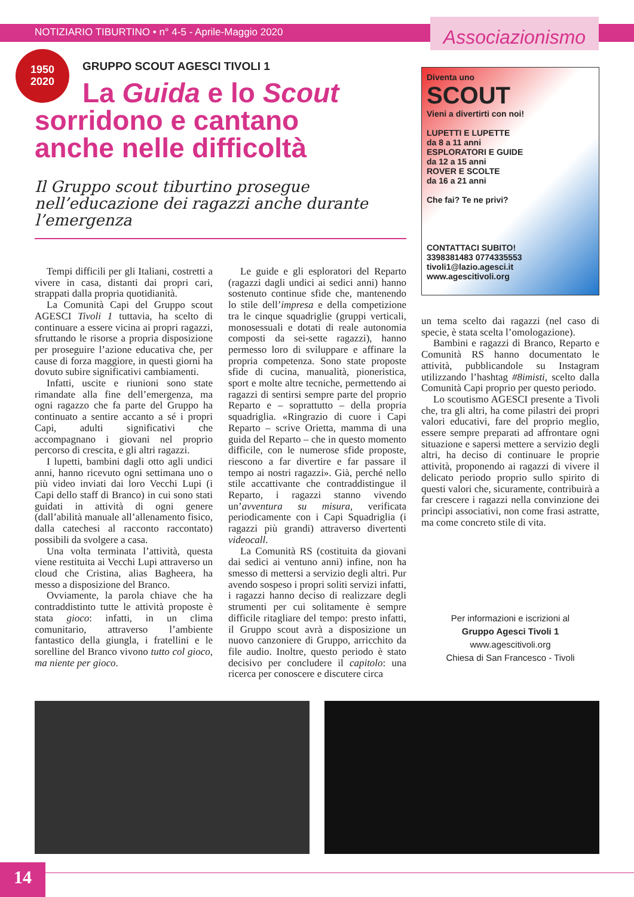NOTIZIARIO TIBURTINO • n° 4-5 - Aprile-Maggio 2020
Associazionismo
1950
2020
GRUPPO SCOUT AGESCI TIVOLI 1
La Guida e lo Scout
sorridono e cantano
anche nelle difficoltà
Il Gruppo scout tiburtino prosegue nell’educazione dei ragazzi anche durante l’emergenza
Tempi difficili per gli Italiani, costretti a vivere in casa, distanti dai propri cari, strappati dalla propria quotidianità.
La Comunità Capi del Gruppo scout AGESCI Tivoli 1 tuttavia, ha scelto di continuare a essere vicina ai propri ragazzi, sfruttando le risorse a propria disposizione per proseguire l’azione educativa che, per cause di forza maggiore, in questi giorni ha dovuto subire significativi cambiamenti.
Infatti, uscite e riunioni sono state rimandate alla fine dell’emergenza, ma ogni ragazzo che fa parte del Gruppo ha continuato a sentire accanto a sé i propri Capi, adulti significativi che accompagnano i giovani nel proprio percorso di crescita, e gli altri ragazzi.
I lupetti, bambini dagli otto agli undici anni, hanno ricevuto ogni settimana uno o più video inviati dai loro Vecchi Lupi (i Capi dello staff di Branco) in cui sono stati guidati in attività di ogni genere (dall’abilità manuale all’allenamento fisico, dalla catechesi al racconto raccontato) possibili da svolgere a casa.
Una volta terminata l’attività, questa viene restituita ai Vecchi Lupi attraverso un cloud che Cristina, alias Bagheera, ha messo a disposizione del Branco.
Ovviamente, la parola chiave che ha contraddistinto tutte le attività proposte è stata gioco: infatti, in un clima comunitario, attraverso l’ambiente fantastico della giungla, i fratellini e le sorelline del Branco vivono tutto col gioco, ma niente per gioco.
Le guide e gli esploratori del Reparto (ragazzi dagli undici ai sedici anni) hanno sostenuto continue sfide che, mantenendo lo stile dell’impresa e della competizione tra le cinque squadriglie (gruppi verticali, monosessuali e dotati di reale autonomia composti da sei-sette ragazzi), hanno permesso loro di sviluppare e affinare la propria competenza. Sono state proposte sfide di cucina, manualità, pioneristica, sport e molte altre tecniche, permettendo ai ragazzi di sentirsi sempre parte del proprio Reparto e – soprattutto – della propria squadriglia. «Ringrazio di cuore i Capi Reparto – scrive Orietta, mamma di una guida del Reparto – che in questo momento difficile, con le numerose sfide proposte, riescono a far divertire e far passare il tempo ai nostri ragazzi». Già, perché nello stile accattivante che contraddistingue il Reparto, i ragazzi stanno vivendo un’avventura su misura, verificata periodicamente con i Capi Squadriglia (i ragazzi più grandi) attraverso divertenti videocall.
La Comunità RS (costituita da giovani dai sedici ai ventuno anni) infine, non ha smesso di mettersi a servizio degli altri. Pur avendo sospeso i propri soliti servizi infatti, i ragazzi hanno deciso di realizzare degli strumenti per cui solitamente è sempre difficile ritagliare del tempo: presto infatti, il Gruppo scout avrà a disposizione un nuovo canzoniere di Gruppo, arricchito da file audio. Inoltre, questo periodo è stato decisivo per concludere il capitolo: una ricerca per conoscere e discutere circa
Diventa uno
SCOUT
Vieni a divertirti con noi!
LUPETTI E LUPETTE
da 8 a 11 anni
ESPLORATORI E GUIDE
da 12 a 15 anni
ROVER E SCOLTE
da 16 a 21 anni
Che fai? Te ne privi?
CONTATTACI SUBITO!
3398381483 0774335553
tivoli1@lazio.agesci.it
www.agescitivoli.org
un tema scelto dai ragazzi (nel caso di specie, è stata scelta l’omologazione).
Bambini e ragazzi di Branco, Reparto e Comunità RS hanno documentato le attività, pubblicandole su Instagram utilizzando l’hashtag #8imisti, scelto dalla Comunità Capi proprio per questo periodo.
Lo scoutismo AGESCI presente a Tivoli che, tra gli altri, ha come pilastri dei propri valori educativi, fare del proprio meglio, essere sempre preparati ad affrontare ogni situazione e sapersi mettere a servizio degli altri, ha deciso di continuare le proprie attività, proponendo ai ragazzi di vivere il delicato periodo proprio sullo spirito di questi valori che, sicuramente, contribuirà a far crescere i ragazzi nella convinzione dei princìpi associativi, non come frasi astratte, ma come concreto stile di vita.
Per informazioni e iscrizioni al
Gruppo Agesci Tivoli 1
www.agescitivoli.org
Chiesa di San Francesco - Tivoli
14